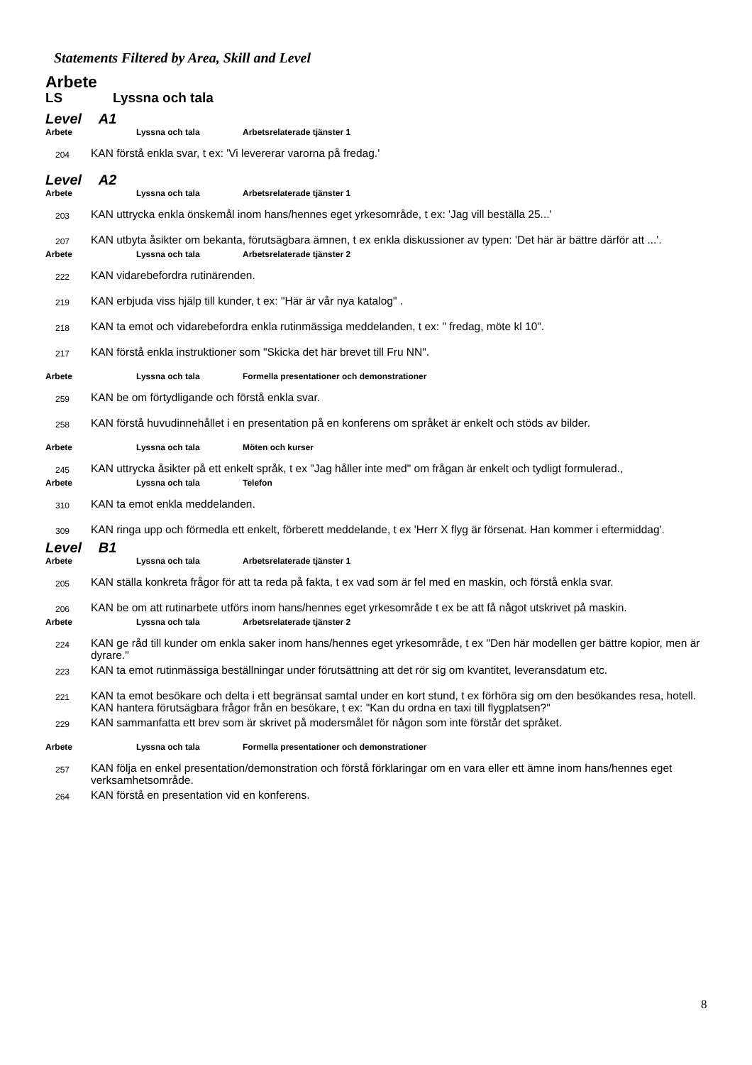Statements Filtered by Area, Skill and Level
Arbete
LS Lyssna och tala
Level A1
Arbete Lyssna och tala Arbetsrelaterade tjänster 1
204 KAN förstå enkla svar, t ex: 'Vi levererar varorna på fredag.'
Level A2
Arbete Lyssna och tala Arbetsrelaterade tjänster 1
203 KAN uttrycka enkla önskemål inom hans/hennes eget yrkesområde, t ex: 'Jag vill beställa 25...'
207 KAN utbyta åsikter om bekanta, förutsägbara ämnen, t ex enkla diskussioner av typen: 'Det här är bättre därför att ...'.
Arbete Lyssna och tala Arbetsrelaterade tjänster 2
222 KAN vidarebefordra rutinärenden.
219 KAN erbjuda viss hjälp till kunder, t ex: "Här är vår nya katalog" .
218 KAN ta emot och vidarebefordra enkla rutinmässiga meddelanden, t ex: " fredag, möte kl 10".
217 KAN förstå enkla instruktioner som "Skicka det här brevet till Fru NN".
Arbete Lyssna och tala Formella presentationer och demonstrationer
259 KAN be om förtydligande och förstå enkla svar.
258 KAN förstå huvudinnehållet i en presentation på en konferens om språket är enkelt och stöds av bilder.
Arbete Lyssna och tala Möten och kurser
245 KAN uttrycka åsikter på ett enkelt språk, t ex "Jag håller inte med" om frågan är enkelt och tydligt formulerad.,
Arbete Lyssna och tala Telefon
310 KAN ta emot enkla meddelanden.
309 KAN ringa upp och förmedla ett enkelt, förberett meddelande, t ex 'Herr X flyg är försenat. Han kommer i eftermiddag'.
Level B1
Arbete Lyssna och tala Arbetsrelaterade tjänster 1
205 KAN ställa konkreta frågor för att ta reda på fakta, t ex vad som är fel med en maskin, och förstå enkla svar.
206 KAN be om att rutinarbete utförs inom hans/hennes eget yrkesområde t ex be att få något utskrivet på maskin.
Arbete Lyssna och tala Arbetsrelaterade tjänster 2
224 KAN ge råd till kunder om enkla saker inom hans/hennes eget yrkesområde, t ex "Den här modellen ger bättre kopior, men är dyrare."
223 KAN ta emot rutinmässiga beställningar under förutsättning att det rör sig om kvantitet, leveransdatum etc.
221 KAN ta emot besökare och delta i ett begränsat samtal under en kort stund, t ex förhöra sig om den besökandes resa, hotell. KAN hantera förutsägbara frågor från en besökare, t ex: "Kan du ordna en taxi till flygplatsen?"
229 KAN sammanfatta ett brev som är skrivet på modersmålet för någon som inte förstår det språket.
Arbete Lyssna och tala Formella presentationer och demonstrationer
257 KAN följa en enkel presentation/demonstration och förstå förklaringar om en vara eller ett ämne inom hans/hennes eget verksamhetsområde.
264 KAN förstå en presentation vid en konferens.
8